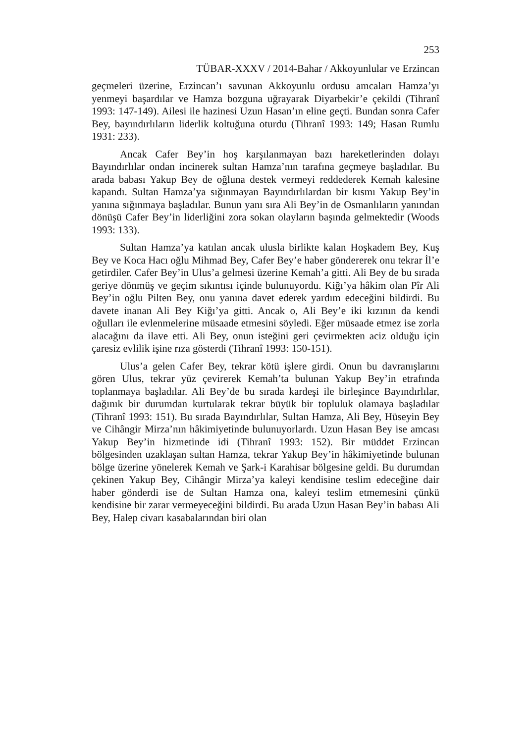253
TÜBAR-XXXV / 2014-Bahar / Akkoyunlular ve Erzincan
geçmeleri üzerine, Erzincan’ı savunan Akkoyunlu ordusu amcaları Hamza’yı yenmeyi başardılar ve Hamza bozguna uğrayarak Diyarbekir’e çekildi (Tihranî 1993: 147-149). Ailesi ile hazinesi Uzun Hasan’ın eline geçti. Bundan sonra Cafer Bey, bayındırlıların liderlik koltuğuna oturdu (Tihranî 1993: 149; Hasan Rumlu 1931: 233).
Ancak Cafer Bey’in hoş karşılanmayan bazı hareketlerinden dolayı Bayındırlılar ondan incinerek sultan Hamza’nın tarafına geçmeye başladılar. Bu arada babası Yakup Bey de oğluna destek vermeyi reddederek Kemah kalesine kapandı. Sultan Hamza’ya sığınmayan Bayındırlılardan bir kısmı Yakup Bey’in yanına sığınmaya başladılar. Bunun yanı sıra Ali Bey’in de Osmanlıların yanından dönüşü Cafer Bey’in liderliğini zora sokan olayların başında gelmektedir (Woods 1993: 133).
Sultan Hamza’ya katılan ancak ulusla birlikte kalan Hoşkadem Bey, Kuş Bey ve Koca Hacı oğlu Mihmad Bey, Cafer Bey’e haber göndererek onu tekrar İl’e getirdiler. Cafer Bey’in Ulus’a gelmesi üzerine Kemah’a gitti. Ali Bey de bu sırada geriye dönmüş ve geçim sıkıntısı içinde bulunuyordu. Kiğı’ya hâkim olan Pîr Ali Bey’in oğlu Pilten Bey, onu yanına davet ederek yardım edeceğini bildirdi. Bu davete inanan Ali Bey Kiğı’ya gitti. Ancak o, Ali Bey’e iki kızının da kendi oğulları ile evlenmelerine müsaade etmesini söyledi. Eğer müsaade etmez ise zorla alacağını da ilave etti. Ali Bey, onun isteğini geri çevirmekten aciz olduğu için çaresiz evlilik işine rıza gösterdi (Tihranî 1993: 150-151).
Ulus’a gelen Cafer Bey, tekrar kötü işlere girdi. Onun bu davranışlarını gören Ulus, tekrar yüz çevirerek Kemah’ta bulunan Yakup Bey’in etrafında toplanmaya başladılar. Ali Bey’de bu sırada kardeşi ile birleşince Bayındırlılar, dağınık bir durumdan kurtularak tekrar büyük bir topluluk olamaya başladılar (Tihranî 1993: 151). Bu sırada Bayındırlılar, Sultan Hamza, Ali Bey, Hüseyin Bey ve Cihângir Mirza’nın hâkimiyetinde bulunuyorlardı. Uzun Hasan Bey ise amcası Yakup Bey’in hizmetinde idi (Tihranî 1993: 152). Bir müddet Erzincan bölgesinden uzaklaşan sultan Hamza, tekrar Yakup Bey’in hâkimiyetinde bulunan bölge üzerine yönelerek Kemah ve Şark-i Karahisar bölgesine geldi. Bu durumdan çekinen Yakup Bey, Cihângir Mirza’ya kaleyi kendisine teslim edeceğine dair haber gönderdi ise de Sultan Hamza ona, kaleyi teslim etmemesini çünkü kendisine bir zarar vermeyeceğini bildirdi. Bu arada Uzun Hasan Bey’in babası Ali Bey, Halep civarı kasabalarından biri olan